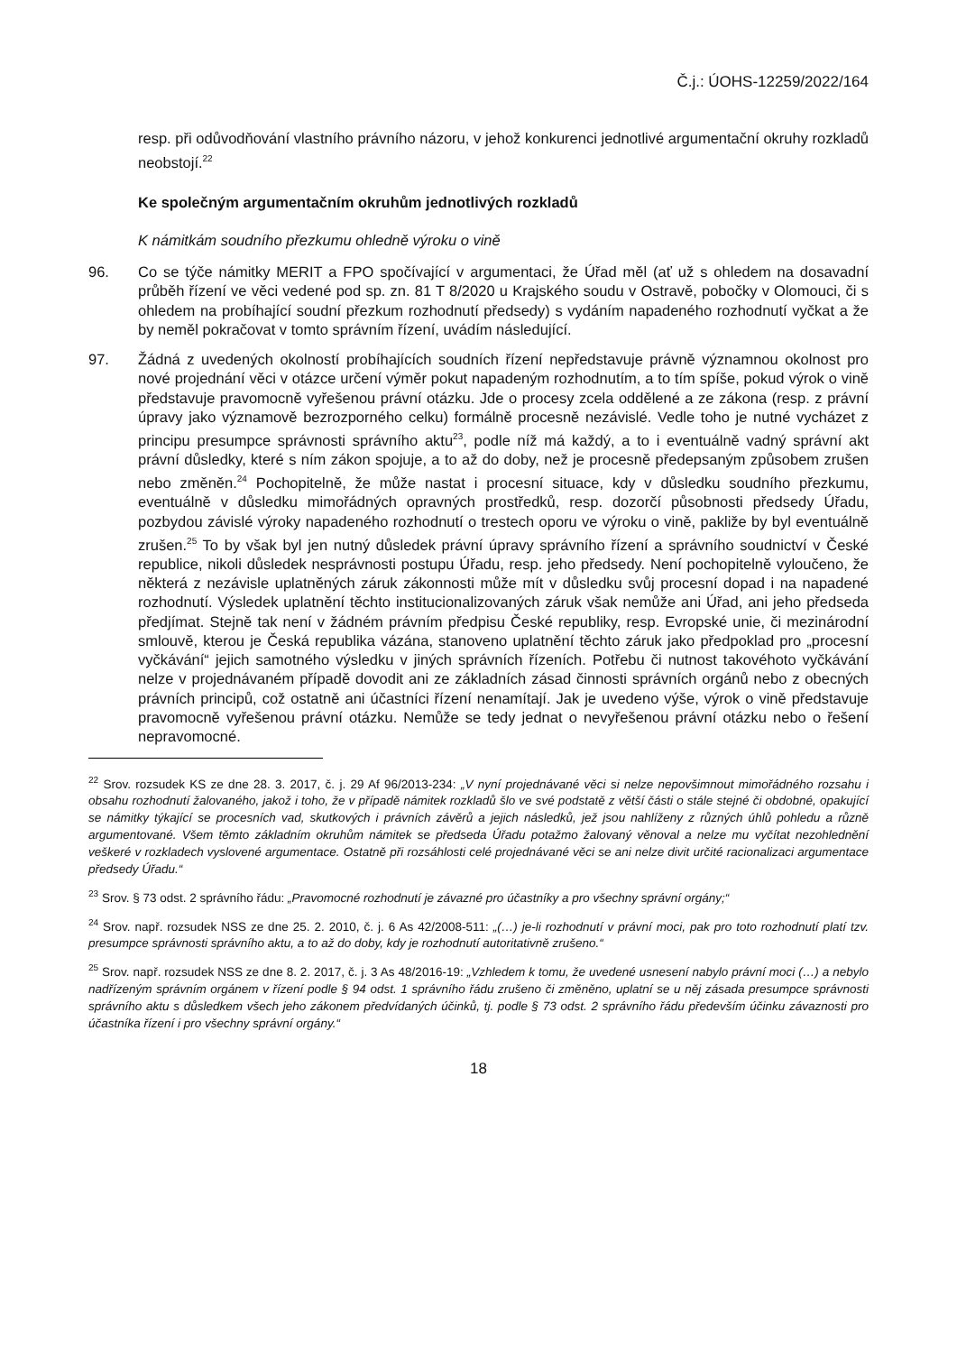Č.j.: ÚOHS-12259/2022/164
resp. při odůvodňování vlastního právního názoru, v jehož konkurenci jednotlivé argumentační okruhy rozkladů neobstojí.<sup>22</sup>
Ke společným argumentačním okruhům jednotlivých rozkladů
K námitkám soudního přezkumu ohledně výroku o vině
96. Co se týče námitky MERIT a FPO spočívající v argumentaci, že Úřad měl (ať už s ohledem na dosavadní průběh řízení ve věci vedené pod sp. zn. 81 T 8/2020 u Krajského soudu v Ostravě, pobočky v Olomouci, či s ohledem na probíhající soudní přezkum rozhodnutí předsedy) s vydáním napadeného rozhodnutí vyčkat a že by neměl pokračovat v tomto správním řízení, uvádím následující.
97. Žádná z uvedených okolností probíhajících soudních řízení nepředstavuje právně významnou okolnost pro nové projednání věci v otázce určení výměr pokut napadeným rozhodnutím, a to tím spíše, pokud výrok o vině představuje pravomocně vyřešenou právní otázku. Jde o procesy zcela oddělené a ze zákona (resp. z právní úpravy jako významově bezrozporného celku) formálně procesně nezávislé. Vedle toho je nutné vycházet z principu presumpce správnosti správního aktu<sup>23</sup>, podle níž má každý, a to i eventuálně vadný správní akt právní důsledky, které s ním zákon spojuje, a to až do doby, než je procesně předepsaným způsobem zrušen nebo změněn.<sup>24</sup> Pochopitelně, že může nastat i procesní situace, kdy v důsledku soudního přezkumu, eventuálně v důsledku mimořádných opravných prostředků, resp. dozorčí působnosti předsedy Úřadu, pozbydou závislé výroky napadeného rozhodnutí o trestech oporu ve výroku o vině, pakliže by byl eventuálně zrušen.<sup>25</sup> To by však byl jen nutný důsledek právní úpravy správního řízení a správního soudnictví v České republice, nikoli důsledek nesprávnosti postupu Úřadu, resp. jeho předsedy. Není pochopitelně vyloučeno, že některá z nezávisle uplatněných záruk zákonnosti může mít v důsledku svůj procesní dopad i na napadené rozhodnutí. Výsledek uplatnění těchto institucionalizovaných záruk však nemůže ani Úřad, ani jeho předseda předjímat. Stejně tak není v žádném právním předpisu České republiky, resp. Evropské unie, či mezinárodní smlouvě, kterou je Česká republika vázána, stanoveno uplatnění těchto záruk jako předpoklad pro „procesní vyčkávání“ jejich samotného výsledku v jiných správních řízeních. Potřebu či nutnost takovéhoto vyčkávání nelze v projednávaném případě dovodit ani ze základních zásad činnosti správních orgánů nebo z obecných právních principů, což ostatně ani účastníci řízení nenamítají. Jak je uvedeno výše, výrok o vině představuje pravomocně vyřešenou právní otázku. Nemůže se tedy jednat o nevyřešenou právní otázku nebo o řešení nepravomocné.
<sup>22</sup> Srov. rozsudek KS ze dne 28. 3. 2017, č. j. 29 Af 96/2013-234: „V nyní projednávané věci si nelze nepovšimnout mimořádného rozsahu i obsahu rozhodnutí žalovaného, jakož i toho, že v případě námitek rozkladů šlo ve své podstatě z větší části o stále stejné či obdobné, opakující se námitky týkající se procesních vad, skutkových i právních závěrů a jejich následků, jež jsou nahlíženy z různých úhlů pohledu a různě argumentované. Všem těmto základním okruhům námitek se předseda Úřadu potažmo žalovaný věnoval a nelze mu vyčítat nezohlednění veškeré v rozkladech vyslovené argumentace. Ostatně při rozsáhlosti celé projednávané věci se ani nelze divit určité racionalizaci argumentace předsedy Úřadu.“
<sup>23</sup> Srov. § 73 odst. 2 správního řádu: „Pravomocné rozhodnutí je závazné pro účastníky a pro všechny správní orgány;“
<sup>24</sup> Srov. např. rozsudek NSS ze dne 25. 2. 2010, č. j. 6 As 42/2008-511: „(…) je-li rozhodnutí v právní moci, pak pro toto rozhodnutí platí tzv. presumpce správnosti správního aktu, a to až do doby, kdy je rozhodnutí autoritativně zrušeno.“
<sup>25</sup> Srov. např. rozsudek NSS ze dne 8. 2. 2017, č. j. 3 As 48/2016-19: „Vzhledem k tomu, že uvedené usnesení nabylo právní moci (…) a nebylo nadřízeným správním orgánem v řízení podle § 94 odst. 1 správního řádu zrušeno či změněno, uplatní se u něj zásada presumpce správnosti správního aktu s důsledkem všech jeho zákonem předvídaných účinků, tj. podle § 73 odst. 2 správního řádu především účinku závaznosti pro účastníka řízení i pro všechny správní orgány.“
18